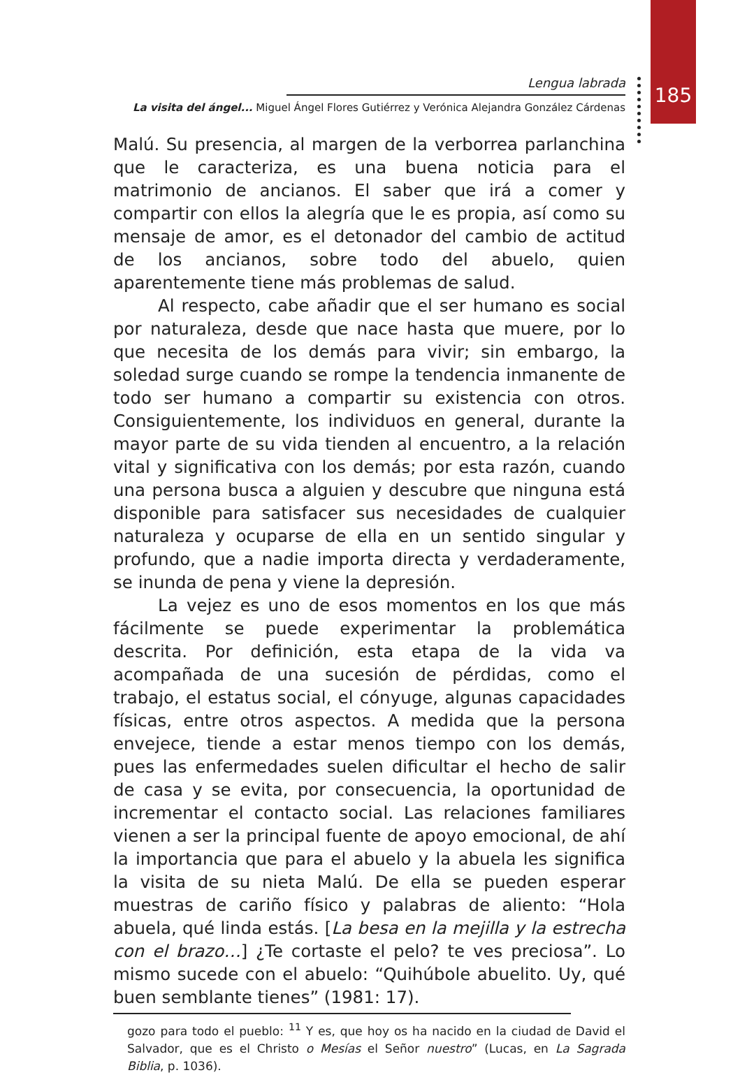185
Lengua labrada
La visita del ángel... Miguel Ángel Flores Gutiérrez y Verónica Alejandra González Cárdenas
Malú. Su presencia, al margen de la verborrea parlanchina que le caracteriza, es una buena noticia para el matrimonio de ancianos. El saber que irá a comer y compartir con ellos la alegría que le es propia, así como su mensaje de amor, es el detonador del cambio de actitud de los ancianos, sobre todo del abuelo, quien aparentemente tiene más problemas de salud.
Al respecto, cabe añadir que el ser humano es social por naturaleza, desde que nace hasta que muere, por lo que necesita de los demás para vivir; sin embargo, la soledad surge cuando se rompe la tendencia inmanente de todo ser humano a compartir su existencia con otros. Consiguientemente, los individuos en general, durante la mayor parte de su vida tienden al encuentro, a la relación vital y significativa con los demás; por esta razón, cuando una persona busca a alguien y descubre que ninguna está disponible para satisfacer sus necesidades de cualquier naturaleza y ocuparse de ella en un sentido singular y profundo, que a nadie importa directa y verdaderamente, se inunda de pena y viene la depresión.
La vejez es uno de esos momentos en los que más fácilmente se puede experimentar la problemática descrita. Por definición, esta etapa de la vida va acompañada de una sucesión de pérdidas, como el trabajo, el estatus social, el cónyuge, algunas capacidades físicas, entre otros aspectos. A medida que la persona envejece, tiende a estar menos tiempo con los demás, pues las enfermedades suelen dificultar el hecho de salir de casa y se evita, por consecuencia, la oportunidad de incrementar el contacto social. Las relaciones familiares vienen a ser la principal fuente de apoyo emocional, de ahí la importancia que para el abuelo y la abuela les significa la visita de su nieta Malú. De ella se pueden esperar muestras de cariño físico y palabras de aliento: “Hola abuela, qué linda estás. [La besa en la mejilla y la estrecha con el brazo…] ¿Te cortaste el pelo? te ves preciosa”. Lo mismo sucede con el abuelo: “Quihúbole abuelito. Uy, qué buen semblante tienes” (1981: 17).
gozo para todo el pueblo: <sup>11</sup> Y es, que hoy os ha nacido en la ciudad de David el Salvador, que es el Christo o Mesías el Señor nuestro” (Lucas, en La Sagrada Biblia, p. 1036).